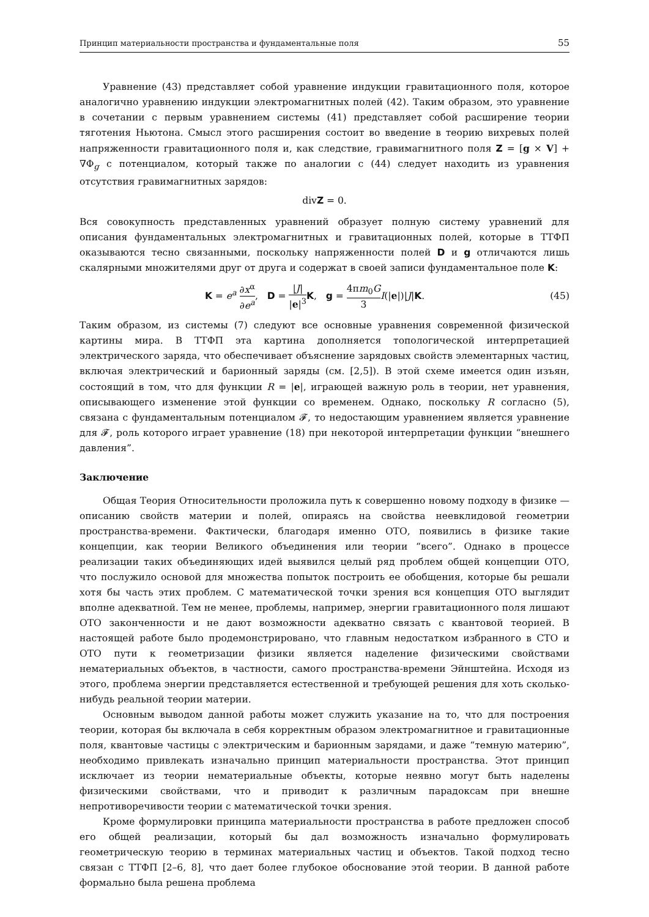Принцип материальности пространства и фундаментальные поля 55
Уравнение (43) представляет собой уравнение индукции гравитационного поля, которое аналогично уравнению индукции электромагнитных полей (42). Таким образом, это уравнение в сочетании с первым уравнением системы (41) представляет собой расширение теории тяготения Ньютона. Смысл этого расширения состоит во введение в теорию вихревых полей напряженности гравитационного поля и, как следствие, гравимагнитного поля Z = [g × V] + ∇Φ<sub>g</sub> с потенциалом, который также по аналогии с (44) следует находить из уравнения отсутствия гравимагнитных зарядов:
divZ = 0.
Вся совокупность представленных уравнений образует полную систему уравнений для описания фундаментальных электромагнитных и гравитационных полей, которые в ТТФП оказываются тесно связанными, поскольку напряженности полей D и g отличаются лишь скалярными множителями друг от друга и содержат в своей записи фундаментальное поле K:
K = e<sup>a</sup> ∂x<sup>α</sup> ∂e<sup>a</sup>, D = |J| |e|<sup>3</sup> K, g = 4πm<sub>0</sub>G 3 I(|e|)|J|K. (45)
Таким образом, из системы (7) следуют все основные уравнения современной физической картины мира. В ТТФП эта картина дополняется топологической интерпретацией электрического заряда, что обеспечивает объяснение зарядовых свойств элементарных частиц, включая электрический и барионный заряды (см. [2,5]). В этой схеме имеется один изъян, состоящий в том, что для функции R = |e|, играющей важную роль в теории, нет уравнения, описывающего изменение этой функции со временем. Однако, поскольку R согласно (5), связана с фундаментальным потенциалом 𝓕, то недостающим уравнением является уравнение для 𝓕, роль которого играет уравнение (18) при некоторой интерпретации функции “внешнего давления”.
Заключение
Общая Теория Относительности проложила путь к совершенно новому подходу в физике — описанию свойств материи и полей, опираясь на свойства неевклидовой геометрии пространства-времени. Фактически, благодаря именно ОТО, появились в физике такие концепции, как теории Великого объединения или теории “всего”. Однако в процессе реализации таких объединяющих идей выявился целый ряд проблем общей концепции ОТО, что послужило основой для множества попыток построить ее обобщения, которые бы решали хотя бы часть этих проблем. С математической точки зрения вся концепция ОТО выглядит вполне адекватной. Тем не менее, проблемы, например, энергии гравитационного поля лишают ОТО законченности и не дают возможности адекватно связать с квантовой теорией. В настоящей работе было продемонстрировано, что главным недостатком избранного в СТО и ОТО пути к геометризации физики является наделение физическими свойствами нематериальных объектов, в частности, самого пространства-времени Эйнштейна. Исходя из этого, проблема энергии представляется естественной и требующей решения для хоть сколько-нибудь реальной теории материи.
Основным выводом данной работы может служить указание на то, что для построения теории, которая бы включала в себя корректным образом электромагнитное и гравитационные поля, квантовые частицы с электрическим и барионным зарядами, и даже “темную материю”, необходимо привлекать изначально принцип материальности пространства. Этот принцип исключает из теории нематериальные объекты, которые неявно могут быть наделены физическими свойствами, что и приводит к различным парадоксам при внешне непротиворечивости теории с математической точки зрения.
Кроме формулировки принципа материальности пространства в работе предложен способ его общей реализации, который бы дал возможность изначально формулировать геометрическую теорию в терминах материальных частиц и объектов. Такой подход тесно связан с ТТФП [2–6, 8], что дает более глубокое обоснование этой теории. В данной работе формально была решена проблема